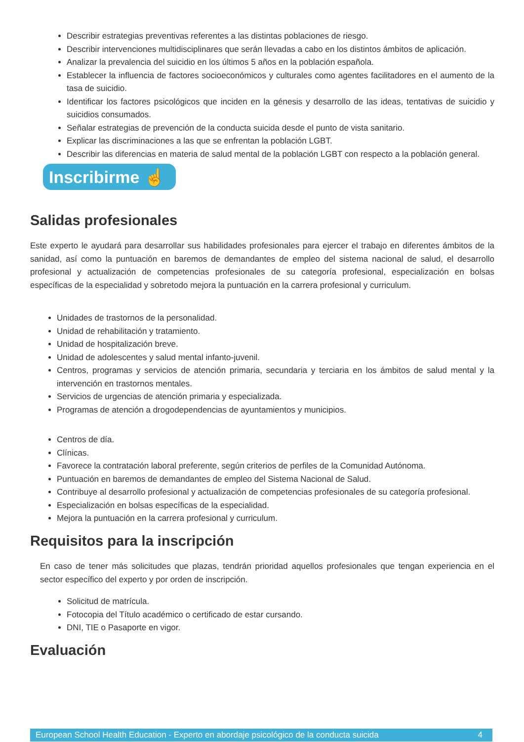Describir estrategias preventivas referentes a las distintas poblaciones de riesgo.
Describir intervenciones multidisciplinares que serán llevadas a cabo en los distintos ámbitos de aplicación.
Analizar la prevalencia del suicidio en los últimos 5 años en la población española.
Establecer la influencia de factores socioeconómicos y culturales como agentes facilitadores en el aumento de la tasa de suicidio.
Identificar los factores psicológicos que inciden en la génesis y desarrollo de las ideas, tentativas de suicidio y suicidios consumados.
Señalar estrategias de prevención de la conducta suicida desde el punto de vista sanitario.
Explicar las discriminaciones a las que se enfrentan la población LGBT.
Describir las diferencias en materia de salud mental de la población LGBT con respecto a la población general.
Inscribirme ☝
Salidas profesionales
Este experto le ayudará para desarrollar sus habilidades profesionales para ejercer el trabajo en diferentes ámbitos de la sanidad, así como la puntuación en baremos de demandantes de empleo del sistema nacional de salud, el desarrollo profesional y actualización de competencias profesionales de su categoría profesional, especialización en bolsas específicas de la especialidad y sobretodo mejora la puntuación en la carrera profesional y curriculum.
Unidades de trastornos de la personalidad.
Unidad de rehabilitación y tratamiento.
Unidad de hospitalización breve.
Unidad de adolescentes y salud mental infanto-juvenil.
Centros, programas y servicios de atención primaria, secundaria y terciaria en los ámbitos de salud mental y la intervención en trastornos mentales.
Servicios de urgencias de atención primaria y especializada.
Programas de atención a drogodependencias de ayuntamientos y municipios.
Centros de día.
Clínicas.
Favorece la contratación laboral preferente, según criterios de perfiles de la Comunidad Autónoma.
Puntuación en baremos de demandantes de empleo del Sistema Nacional de Salud.
Contribuye al desarrollo profesional y actualización de competencias profesionales de su categoría profesional.
Especialización en bolsas específicas de la especialidad.
Mejora la puntuación en la carrera profesional y curriculum.
Requisitos para la inscripción
En caso de tener más solicitudes que plazas, tendrán prioridad aquellos profesionales que tengan experiencia en el sector específico del experto y por orden de inscripción.
Solicitud de matrícula.
Fotocopia del Título académico o certificado de estar cursando.
DNI, TIE o Pasaporte en vigor.
Evaluación
European School Health Education - Experto en abordaje psicológico de la conducta suicida 4